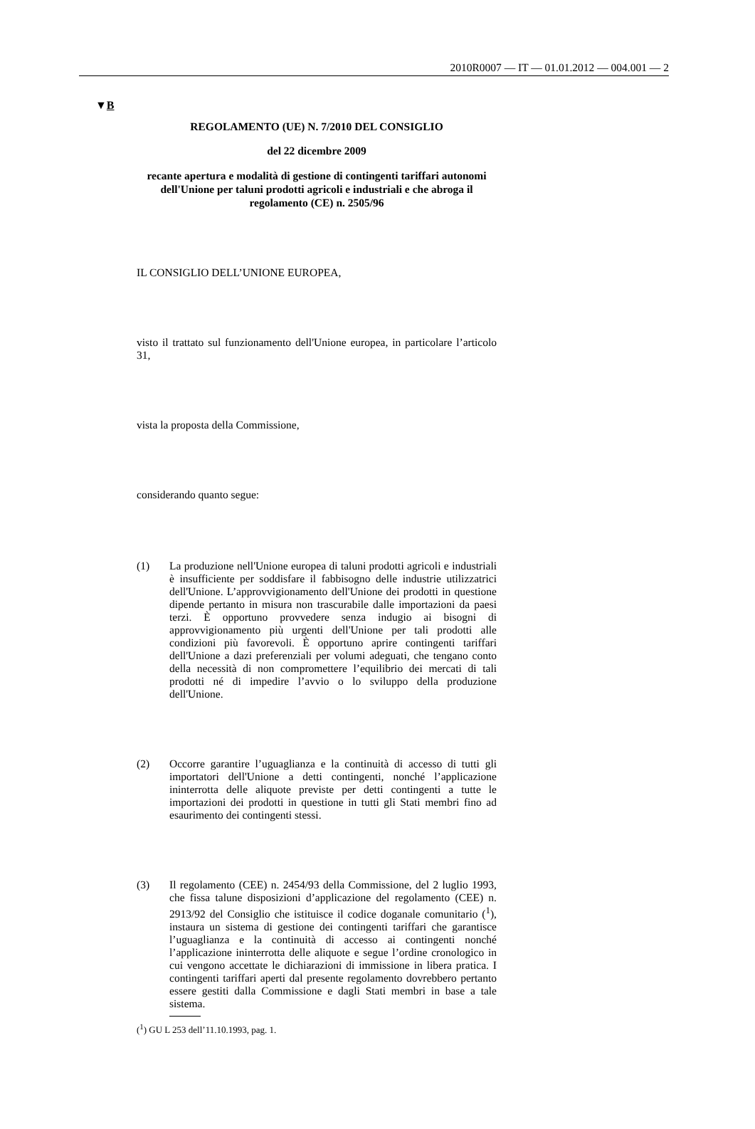2010R0007 — IT — 01.01.2012 — 004.001 — 2
▼B
REGOLAMENTO (UE) N. 7/2010 DEL CONSIGLIO
del 22 dicembre 2009
recante apertura e modalità di gestione di contingenti tariffari autonomi dell'Unione per taluni prodotti agricoli e industriali e che abroga il regolamento (CE) n. 2505/96
IL CONSIGLIO DELL’UNIONE EUROPEA,
visto il trattato sul funzionamento dell'Unione europea, in particolare l’articolo 31,
vista la proposta della Commissione,
considerando quanto segue:
(1)
La produzione nell'Unione europea di taluni prodotti agricoli e industriali è insufficiente per soddisfare il fabbisogno delle industrie utilizzatrici dell'Unione. L’approvvigionamento dell'Unione dei prodotti in questione dipende pertanto in misura non trascurabile dalle importazioni da paesi terzi. È opportuno provvedere senza indugio ai bisogni di approvvigionamento più urgenti dell'Unione per tali prodotti alle condizioni più favorevoli. È opportuno aprire contingenti tariffari dell'Unione a dazi preferenziali per volumi adeguati, che tengano conto della necessità di non compromettere l’equilibrio dei mercati di tali prodotti né di impedire l’avvio o lo sviluppo della produzione dell'Unione.
(2)
Occorre garantire l’uguaglianza e la continuità di accesso di tutti gli importatori dell'Unione a detti contingenti, nonché l’applicazione ininterrotta delle aliquote previste per detti contingenti a tutte le importazioni dei prodotti in questione in tutti gli Stati membri fino ad esaurimento dei contingenti stessi.
(3)
Il regolamento (CEE) n. 2454/93 della Commissione, del 2 luglio 1993, che fissa talune disposizioni d’applicazione del regolamento (CEE) n. 2913/92 del Consiglio che istituisce il codice doganale comunitario (<sup>1</sup>), instaura un sistema di gestione dei contingenti tariffari che garantisce l’uguaglianza e la continuità di accesso ai contingenti nonché l’applicazione ininterrotta delle aliquote e segue l’ordine cronologico in cui vengono accettate le dichiarazioni di immissione in libera pratica. I contingenti tariffari aperti dal presente regolamento dovrebbero pertanto essere gestiti dalla Commissione e dagli Stati membri in base a tale sistema.
(<sup>1</sup>) GU L 253 dell’11.10.1993, pag. 1.